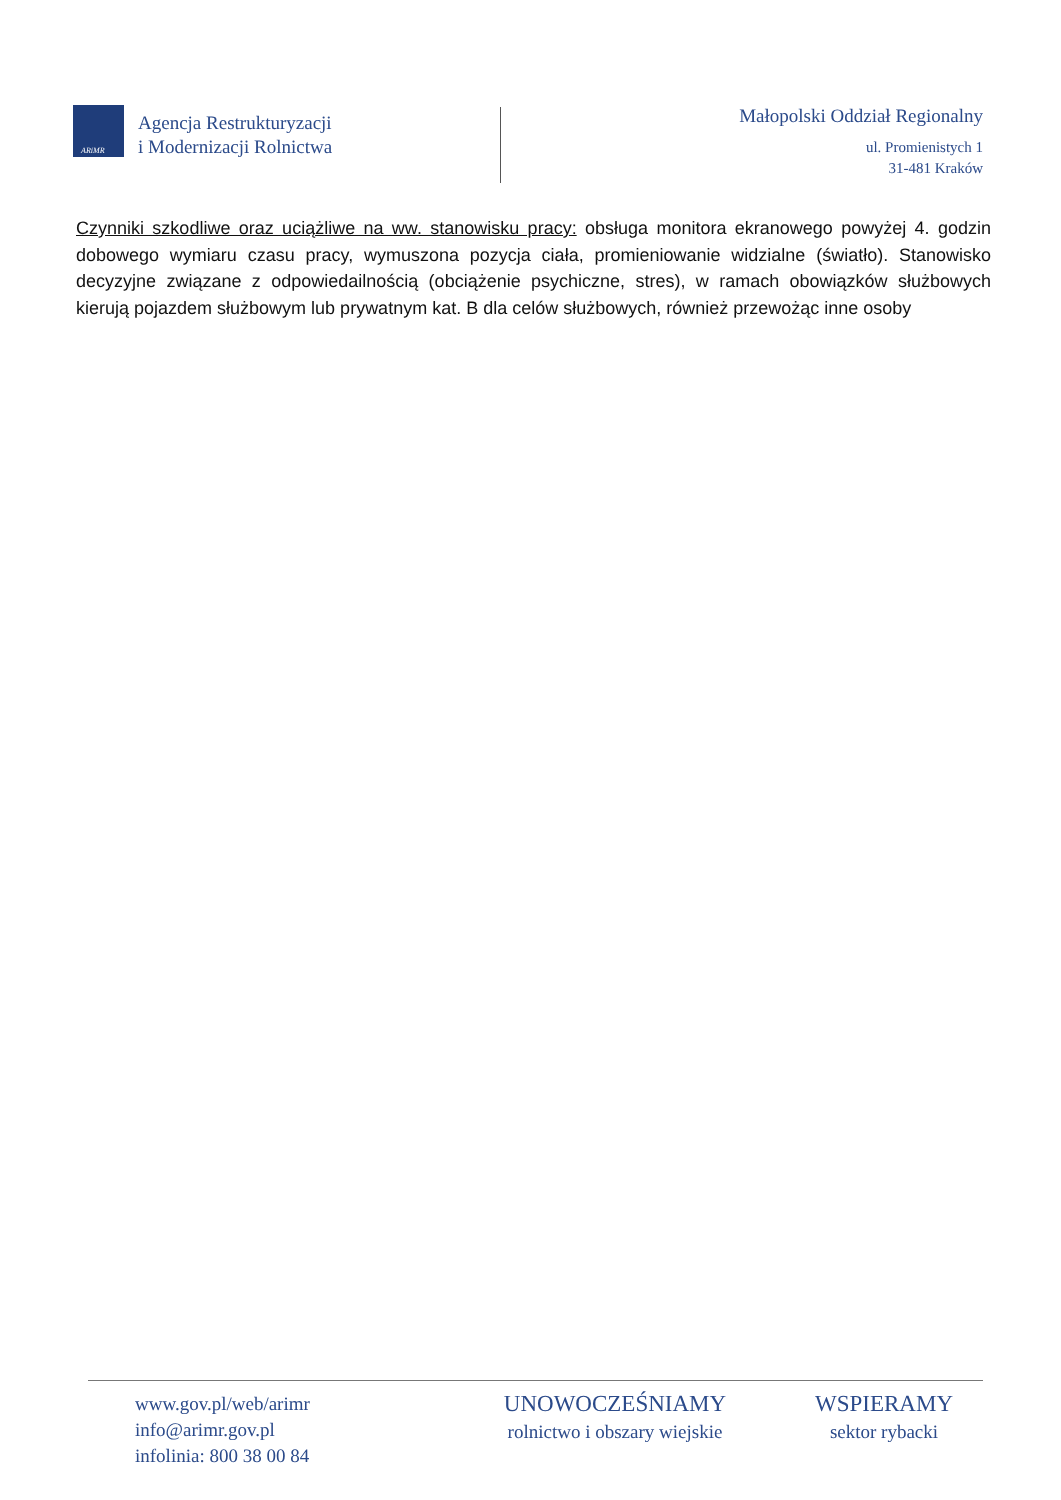ARiMR
Agencja Restrukturyzacji
i Modernizacji Rolnictwa
Małopolski Oddział Regionalny
ul. Promienistych 1
31-481 Kraków
Czynniki szkodliwe oraz uciążliwe na ww. stanowisku pracy: obsługa monitora ekranowego powyżej 4. godzin dobowego wymiaru czasu pracy, wymuszona pozycja ciała, promieniowanie widzialne (światło). Stanowisko decyzyjne związane z odpowiedailnością (obciążenie psychiczne, stres), w ramach obowiązków służbowych kierują pojazdem służbowym lub prywatnym kat. B dla celów służbowych, również przewożąc inne osoby
www.gov.pl/web/arimr
info@arimr.gov.pl
infolinia: 800 38 00 84
UNOWOCZEŚNIAMY
rolnictwo i obszary wiejskie
WSPIERAMY
sektor rybacki